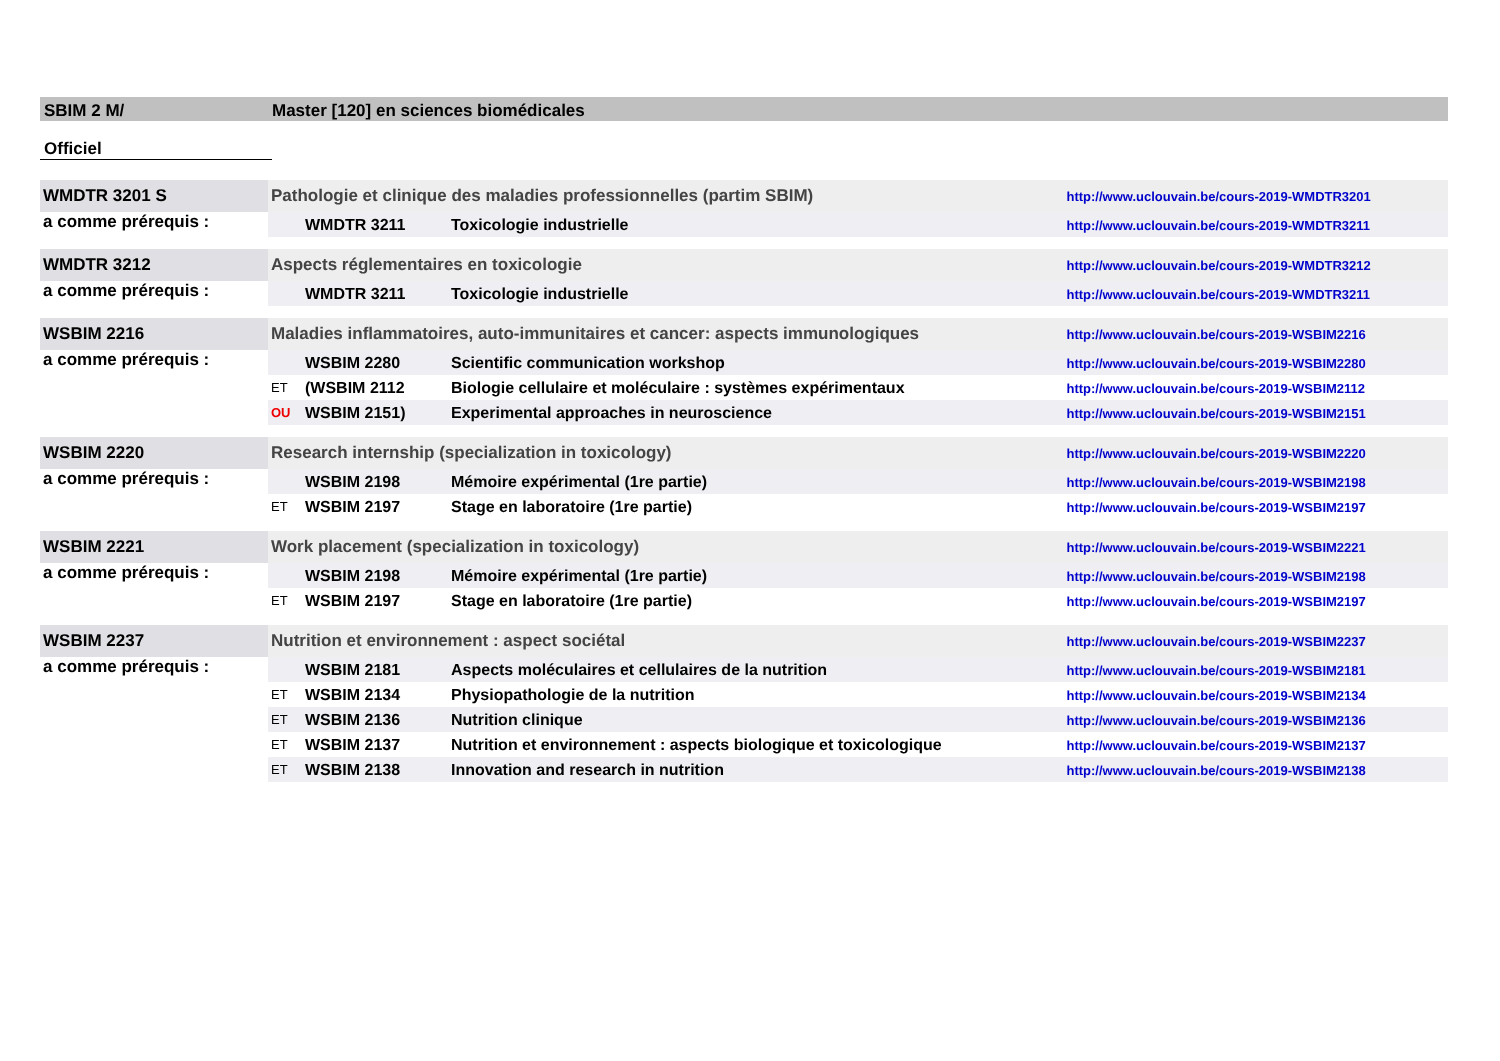SBIM 2 M/ Master [120] en sciences biomédicales
Officiel
| WMDTR 3201 S | Pathologie et clinique des maladies professionnelles (partim SBIM) | | | http://www.uclouvain.be/cours-2019-WMDTR3201 |
| a comme prérequis : | | WMDTR 3211 | Toxicologie industrielle | http://www.uclouvain.be/cours-2019-WMDTR3211 |
| WMDTR 3212 | Aspects réglementaires en toxicologie | | | http://www.uclouvain.be/cours-2019-WMDTR3212 |
| a comme prérequis : | | WMDTR 3211 | Toxicologie industrielle | http://www.uclouvain.be/cours-2019-WMDTR3211 |
| WSBIM 2216 | Maladies inflammatoires, auto-immunitaires et cancer: aspects immunologiques | | | http://www.uclouvain.be/cours-2019-WSBIM2216 |
| a comme prérequis : | | WSBIM 2280 | Scientific communication workshop | http://www.uclouvain.be/cours-2019-WSBIM2280 |
| | ET | (WSBIM 2112 | Biologie cellulaire et moléculaire : systèmes expérimentaux | http://www.uclouvain.be/cours-2019-WSBIM2112 |
| | OU | WSBIM 2151) | Experimental approaches in neuroscience | http://www.uclouvain.be/cours-2019-WSBIM2151 |
| WSBIM 2220 | Research internship (specialization in toxicology) | | | http://www.uclouvain.be/cours-2019-WSBIM2220 |
| a comme prérequis : | | WSBIM 2198 | Mémoire expérimental (1re partie) | http://www.uclouvain.be/cours-2019-WSBIM2198 |
| | ET | WSBIM 2197 | Stage en laboratoire (1re partie) | http://www.uclouvain.be/cours-2019-WSBIM2197 |
| WSBIM 2221 | Work placement (specialization in toxicology) | | | http://www.uclouvain.be/cours-2019-WSBIM2221 |
| a comme prérequis : | | WSBIM 2198 | Mémoire expérimental (1re partie) | http://www.uclouvain.be/cours-2019-WSBIM2198 |
| | ET | WSBIM 2197 | Stage en laboratoire (1re partie) | http://www.uclouvain.be/cours-2019-WSBIM2197 |
| WSBIM 2237 | Nutrition et environnement : aspect sociétal | | | http://www.uclouvain.be/cours-2019-WSBIM2237 |
| a comme prérequis : | | WSBIM 2181 | Aspects moléculaires et cellulaires de la nutrition | http://www.uclouvain.be/cours-2019-WSBIM2181 |
| | ET | WSBIM 2134 | Physiopathologie de la nutrition | http://www.uclouvain.be/cours-2019-WSBIM2134 |
| | ET | WSBIM 2136 | Nutrition clinique | http://www.uclouvain.be/cours-2019-WSBIM2136 |
| | ET | WSBIM 2137 | Nutrition et environnement : aspects biologique et toxicologique | http://www.uclouvain.be/cours-2019-WSBIM2137 |
| | ET | WSBIM 2138 | Innovation and research in nutrition | http://www.uclouvain.be/cours-2019-WSBIM2138 |